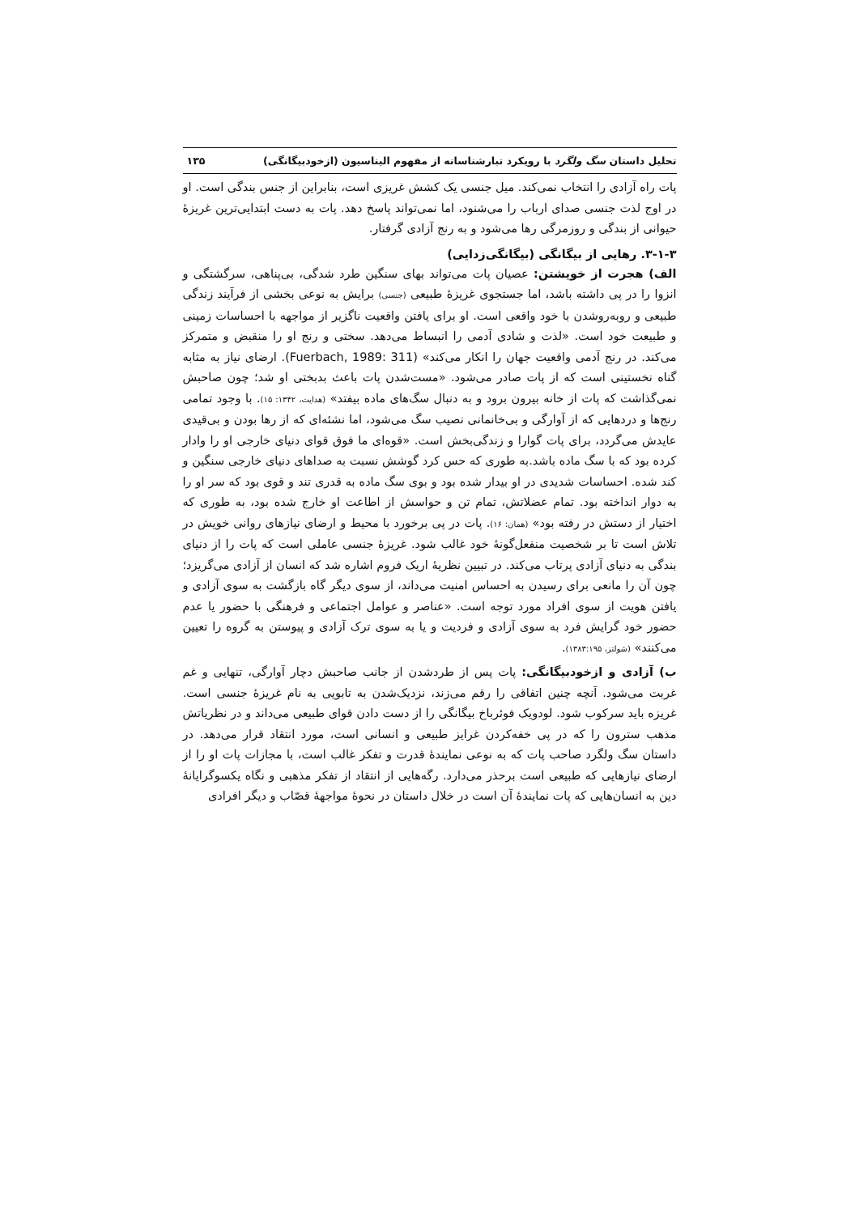تحلیل داستان سگ ولگرد با رویکرد تبارشناسانه از مفهوم الیناسیون (ازخودبیگانگی) ۱۳۵
پات راه آزادی را انتخاب نمی‌کند. میل جنسی یک کشش غریزی است، بنابراین از جنس بندگی است. او در اوج لذت جنسی صدای ارباب را می‌شنود، اما نمی‌تواند پاسخ دهد. پات به دست ابتدایی‌ترین غریزهٔ حیوانی از بندگی و روزمرگی رها می‌شود و به رنج آزادی گرفتار.
۳-۱-۳. رهایی از بیگانگی (بیگانگی‌زدایی)
الف) هجرت از خویشتن: عصیان پات می‌تواند بهای سنگین طرد شدگی، بی‌پناهی، سرگشتگی و انزوا را در پی داشته باشد، اما جستجوی غریزهٔ طبیعی (جنسی) برایش به نوعی بخشی از فرآیند زندگی طبیعی و روبه‌روشدن با خود واقعی است. او برای یافتن واقعیت ناگزیر از مواجهه با احساسات زمینی و طبیعت خود است. «لذت و شادی آدمی را انبساط می‌دهد. سختی و رنج او را منقبض و متمرکز می‌کند. در رنج آدمی واقعیت جهان را انکار می‌کند» (Fuerbach, 1989: 311). ارضای نیاز به مثابه گناه نخستینی است که از پات صادر می‌شود. «مست‌شدن پات باعث بدبختی او شد؛ چون صاحبش نمی‌گذاشت که پات از خانه بیرون برود و به دنبال سگ‌های ماده بیفتد» (هدایت، ۱۳۴۲: ۱۵). با وجود تمامی رنج‌ها و دردهایی که از آوارگی و بی‌خانمانی نصیب سگ می‌شود، اما نشئه‌ای که از رها بودن و بی‌قیدی عایدش می‌گردد، برای پات گوارا و زندگی‌بخش است. «قوه‌ای ما فوق قوای دنیای خارجی او را وادار کرده بود که با سگ ماده باشد.به طوری که حس کرد گوشش نسبت به صداهای دنیای خارجی سنگین و کند شده. احساسات شدیدی در او بیدار شده بود و بوی سگ ماده به قدری تند و قوی بود که سر او را به دوار انداخته بود. تمام عضلاتش، تمام تن و حواسش از اطاعت او خارج شده بود، به طوری که اختیار از دستش در رفته بود» (همان: ۱۶). پات در پی برخورد با محیط و ارضای نیازهای روانی خویش در تلاش است تا بر شخصیت منفعل‌گونهٔ خود غالب شود. غریزهٔ جنسی عاملی است که پات را از دنیای بندگی به دنیای آزادی پرتاب می‌کند. در تبیین نظریهٔ اریک فروم اشاره شد که انسان از آزادی می‌گریزد؛ چون آن را مانعی برای رسیدن به احساس امنیت می‌داند، از سوی دیگر گاه بازگشت به سوی آزادی و یافتن هویت از سوی افراد مورد توجه است. «عناصر و عوامل اجتماعی و فرهنگی با حضور یا عدم حضور خود گرایش فرد به سوی آزادی و فردیت و یا به سوی ترک آزادی و پیوستن به گروه را تعیین می‌کنند» (شولتز، ۱۳۸۳:۱۹۵).
ب) آزادی و ازخودبیگانگی: پات پس از طردشدن از جانب صاحبش دچار آوارگی، تنهایی و غم غربت می‌شود. آنچه چنین اتفاقی را رقم می‌زند، نزدیک‌شدن به تابویی به نام غریزهٔ جنسی است. غریزه باید سرکوب شود. لودویک فوئرباخ بیگانگی را از دست دادن قوای طبیعی می‌داند و در نظریاتش مذهب سترون را که در پی خفه‌کردن غرایز طبیعی و انسانی است، مورد انتقاد قرار می‌دهد. در داستان سگ ولگرد صاحب پات که به نوعی نمایندهٔ قدرت و تفکر غالب است، با مجازات پات او را از ارضای نیازهایی که طبیعی است برحذر می‌دارد. رگه‌هایی از انتقاد از تفکر مذهبی و نگاه یکسوگرایانهٔ دین به انسان‌هایی که پات نمایندهٔ آن است در خلال داستان در نحوهٔ مواجههٔ قصّاب و دیگر افرادی